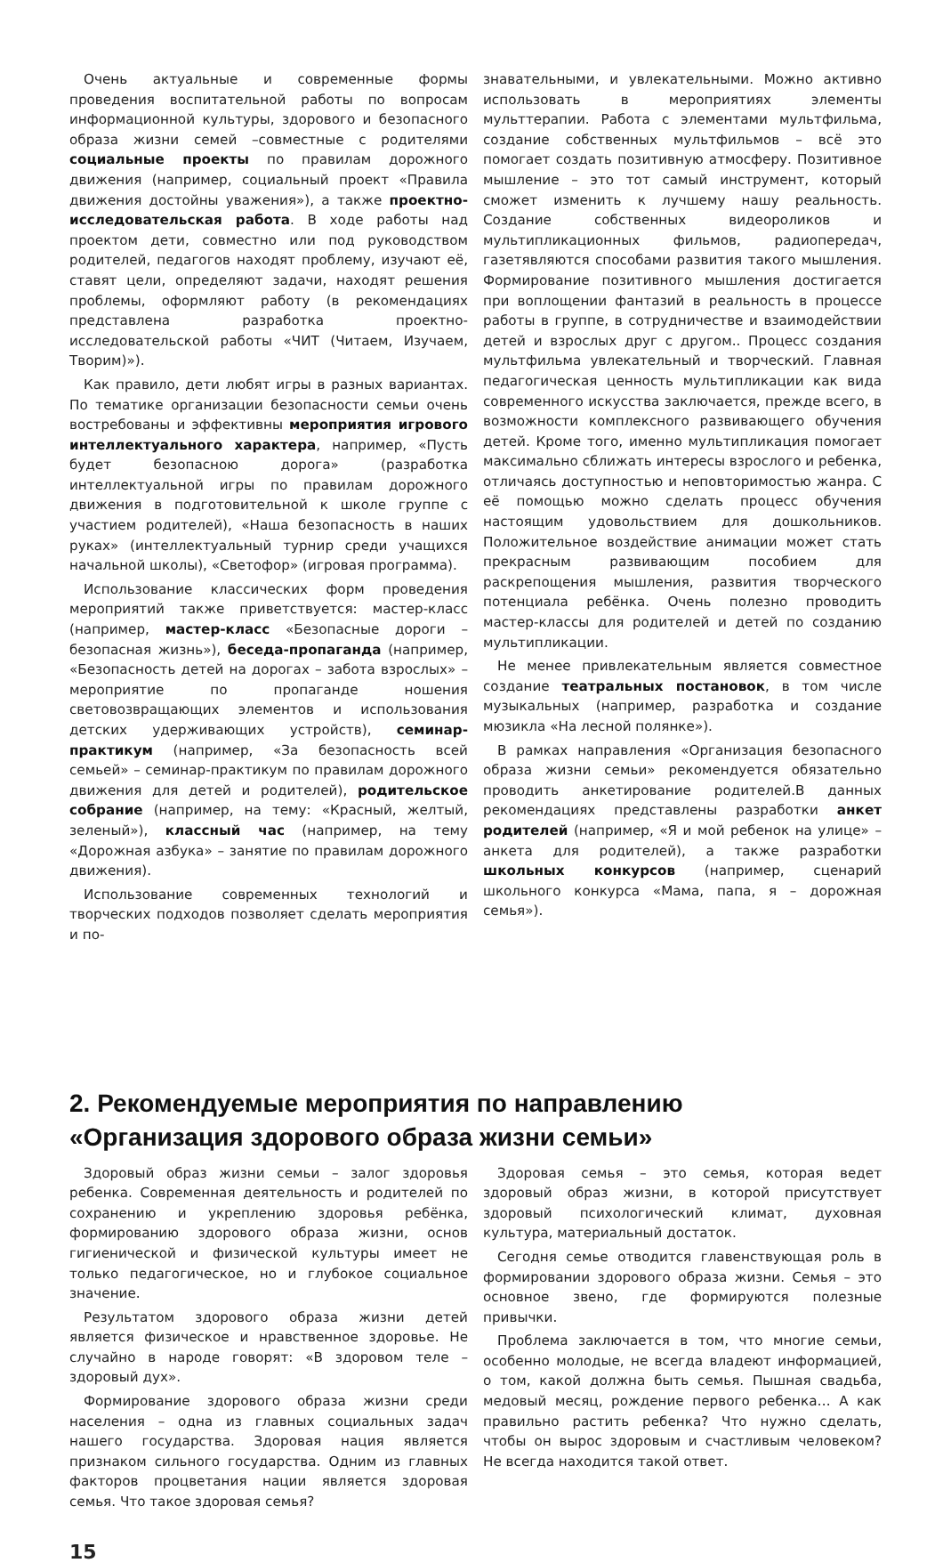Очень актуальные и современные формы проведения воспитательной работы по вопросам информационной культуры, здорового и безопасного образа жизни семей –совместные с родителями социальные проекты по правилам дорожного движения (например, социальный проект «Правила движения достойны уважения»), а также проектно-исследовательская работа. В ходе работы над проектом дети, совместно или под руководством родителей, педагогов находят проблему, изучают её, ставят цели, определяют задачи, находят решения проблемы, оформляют работу (в рекомендациях представлена разработка проектно-исследовательской работы «ЧИТ (Читаем, Изучаем, Творим)»).
Как правило, дети любят игры в разных вариантах. По тематике организации безопасности семьи очень востребованы и эффективны мероприятия игрового интеллектуального характера, например, «Пусть будет безопасною дорога» (разработка интеллектуальной игры по правилам дорожного движения в подготовительной к школе группе с участием родителей), «Наша безопасность в наших руках» (интеллектуальный турнир среди учащихся начальной школы), «Светофор» (игровая программа).
Использование классических форм проведения мероприятий также приветствуется: мастер-класс (например, мастер-класс «Безопасные дороги – безопасная жизнь»), беседа-пропаганда (например, «Безопасность детей на дорогах – забота взрослых» – мероприятие по пропаганде ношения световозвращающих элементов и использования детских удерживающих устройств), семинар-практикум (например, «За безопасность всей семьей» – семинар-практикум по правилам дорожного движения для детей и родителей), родительское собрание (например, на тему: «Красный, желтый, зеленый»), классный час (например, на тему «Дорожная азбука» – занятие по правилам дорожного движения).
Использование современных технологий и творческих подходов позволяет сделать мероприятия и по-
знавательными, и увлекательными. Можно активно использовать в мероприятиях элементы мульттерапии. Работа с элементами мультфильма, создание собственных мультфильмов – всё это помогает создать позитивную атмосферу. Позитивное мышление – это тот самый инструмент, который сможет изменить к лучшему нашу реальность. Создание собственных видеороликов и мультипликационных фильмов, радиопередач, газетявляются способами развития такого мышления. Формирование позитивного мышления достигается при воплощении фантазий в реальность в процессе работы в группе, в сотрудничестве и взаимодействии детей и взрослых друг с другом.. Процесс создания мультфильма увлекательный и творческий. Главная педагогическая ценность мультипликации как вида современного искусства заключается, прежде всего, в возможности комплексного развивающего обучения детей. Кроме того, именно мультипликация помогает максимально сближать интересы взрослого и ребенка, отличаясь доступностью и неповторимостью жанра. С её помощью можно сделать процесс обучения настоящим удовольствием для дошкольников. Положительное воздействие анимации может стать прекрасным развивающим пособием для раскрепощения мышления, развития творческого потенциала ребёнка. Очень полезно проводить мастер-классы для родителей и детей по созданию мультипликации.
Не менее привлекательным является совместное создание театральных постановок, в том числе музыкальных (например, разработка и создание мюзикла «На лесной полянке»).
В рамках направления «Организация безопасного образа жизни семьи» рекомендуется обязательно проводить анкетирование родителей.В данных рекомендациях представлены разработки анкет родителей (например, «Я и мой ребенок на улице» – анкета для родителей), а также разработки школьных конкурсов (например, сценарий школьного конкурса «Мама, папа, я – дорожная семья»).
2. Рекомендуемые мероприятия по направлению
«Организация здорового образа жизни семьи»
Здоровый образ жизни семьи – залог здоровья ребенка. Современная деятельность и родителей по сохранению и укреплению здоровья ребёнка, формированию здорового образа жизни, основ гигиенической и физической культуры имеет не только педагогическое, но и глубокое социальное значение.
Результатом здорового образа жизни детей является физическое и нравственное здоровье. Не случайно в народе говорят: «В здоровом теле –здоровый дух».
Формирование здорового образа жизни среди населения – одна из главных социальных задач нашего государства. Здоровая нация является признаком сильного государства. Одним из главных факторов процветания нации является здоровая семья. Что такое здоровая семья?
Здоровая семья – это семья, которая ведет здоровый образ жизни, в которой присутствует здоровый психологический климат, духовная культура, материальный достаток.
Сегодня семье отводится главенствующая роль в формировании здорового образа жизни. Семья – это основное звено, где формируются полезные привычки.
Проблема заключается в том, что многие семьи, особенно молодые, не всегда владеют информацией, о том, какой должна быть семья. Пышная свадьба, медовый месяц, рождение первого ребенка… А как правильно растить ребенка? Что нужно сделать, чтобы он вырос здоровым и счастливым человеком? Не всегда находится такой ответ.
15